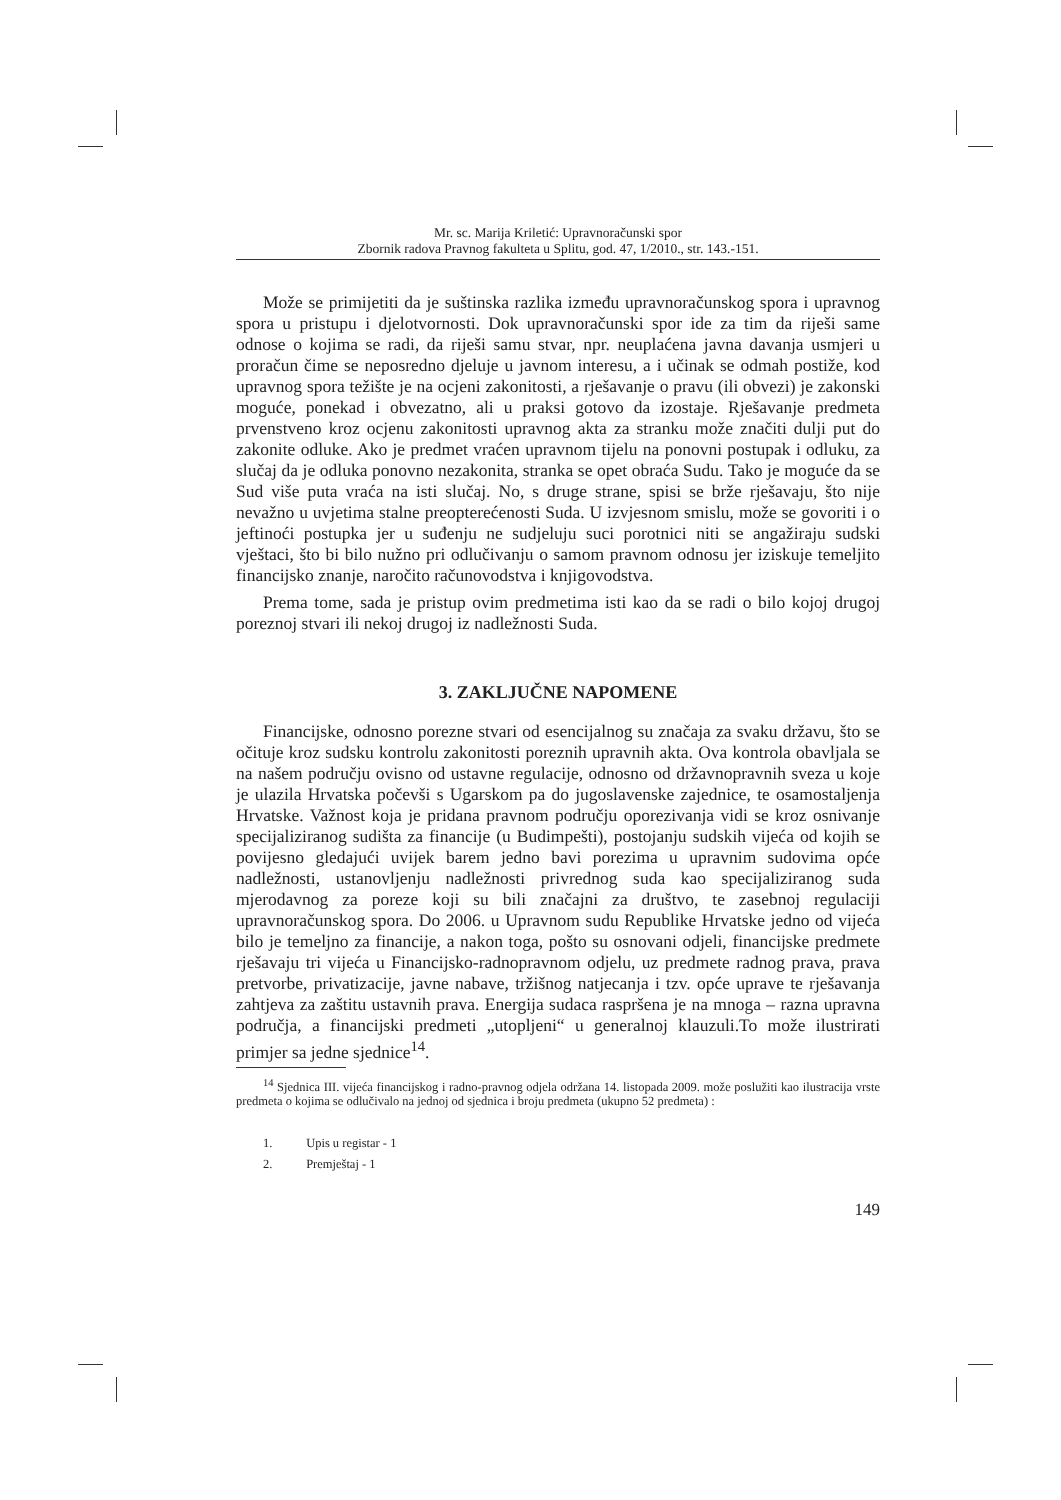Mr. sc. Marija Kriletić: Upravnoračunski spor
Zbornik radova Pravnog fakulteta u Splitu, god. 47, 1/2010., str. 143.-151.
Može se primijetiti da je suštinska razlika između upravnoračunskog spora i upravnog spora u pristupu i djelotvornosti. Dok upravnoračunski spor ide za tim da riješi same odnose o kojima se radi, da riješi samu stvar, npr. neuplaćena javna davanja usmjeri u proračun čime se neposredno djeluje u javnom interesu, a i učinak se odmah postiže, kod upravnog spora težište je na ocjeni zakonitosti, a rješavanje o pravu (ili obvezi) je zakonski moguće, ponekad i obvezatno, ali u praksi gotovo da izostaje. Rješavanje predmeta prvenstveno kroz ocjenu zakonitosti upravnog akta za stranku može značiti dulji put do zakonite odluke. Ako je predmet vraćen upravnom tijelu na ponovni postupak i odluku, za slučaj da je odluka ponovno nezakonita, stranka se opet obraća Sudu. Tako je moguće da se Sud više puta vraća na isti slučaj. No, s druge strane, spisi se brže rješavaju, što nije nevažno u uvjetima stalne preopterećenosti Suda. U izvjesnom smislu, može se govoriti i o jeftinoći postupka jer u suđenju ne sudjeluju suci porotnici niti se angažiraju sudski vještaci, što bi bilo nužno pri odlučivanju o samom pravnom odnosu jer iziskuje temeljito financijsko znanje, naročito računovodstva i knjigovodstva.
Prema tome, sada je pristup ovim predmetima isti kao da se radi o bilo kojoj drugoj poreznoj stvari ili nekoj drugoj iz nadležnosti Suda.
3. ZAKLJUČNE NAPOMENE
Financijske, odnosno porezne stvari od esencijalnog su značaja za svaku državu, što se očituje kroz sudsku kontrolu zakonitosti poreznih upravnih akta. Ova kontrola obavljala se na našem području ovisno od ustavne regulacije, odnosno od državnopravnih sveza u koje je ulazila Hrvatska počevši s Ugarskom pa do jugoslavenske zajednice, te osamostaljenja Hrvatske. Važnost koja je pridana pravnom području oporezivanja vidi se kroz osnivanje specijaliziranog sudišta za financije (u Budimpešti), postojanju sudskih vijeća od kojih se povijesno gledajući uvijek barem jedno bavi porezima u upravnim sudovima opće nadležnosti, ustanovljenju nadležnosti privrednog suda kao specijaliziranog suda mjerodavnog za poreze koji su bili značajni za društvo, te zasebnoj regulaciji upravnoračunskog spora. Do 2006. u Upravnom sudu Republike Hrvatske jedno od vijeća bilo je temeljno za financije, a nakon toga, pošto su osnovani odjeli, financijske predmete rješavaju tri vijeća u Financijsko-radnopravnom odjelu, uz predmete radnog prava, prava pretvorbe, privatizacije, javne nabave, tržišnog natjecanja i tzv. opće uprave te rješavanja zahtjeva za zaštitu ustavnih prava. Energija sudaca raspršena je na mnoga – razna upravna područja, a financijski predmeti „utopljeni“ u generalnoj klauzuli.To može ilustrirati primjer sa jedne sjednice<sup>14</sup>.
<sup>14</sup> Sjednica III. vijeća financijskog i radno-pravnog odjela održana 14. listopada 2009. može poslužiti kao ilustracija vrste predmeta o kojima se odlučivalo na jednoj od sjednica i broju predmeta (ukupno 52 predmeta) :
1. Upis u registar - 1
2. Premještaj - 1
149